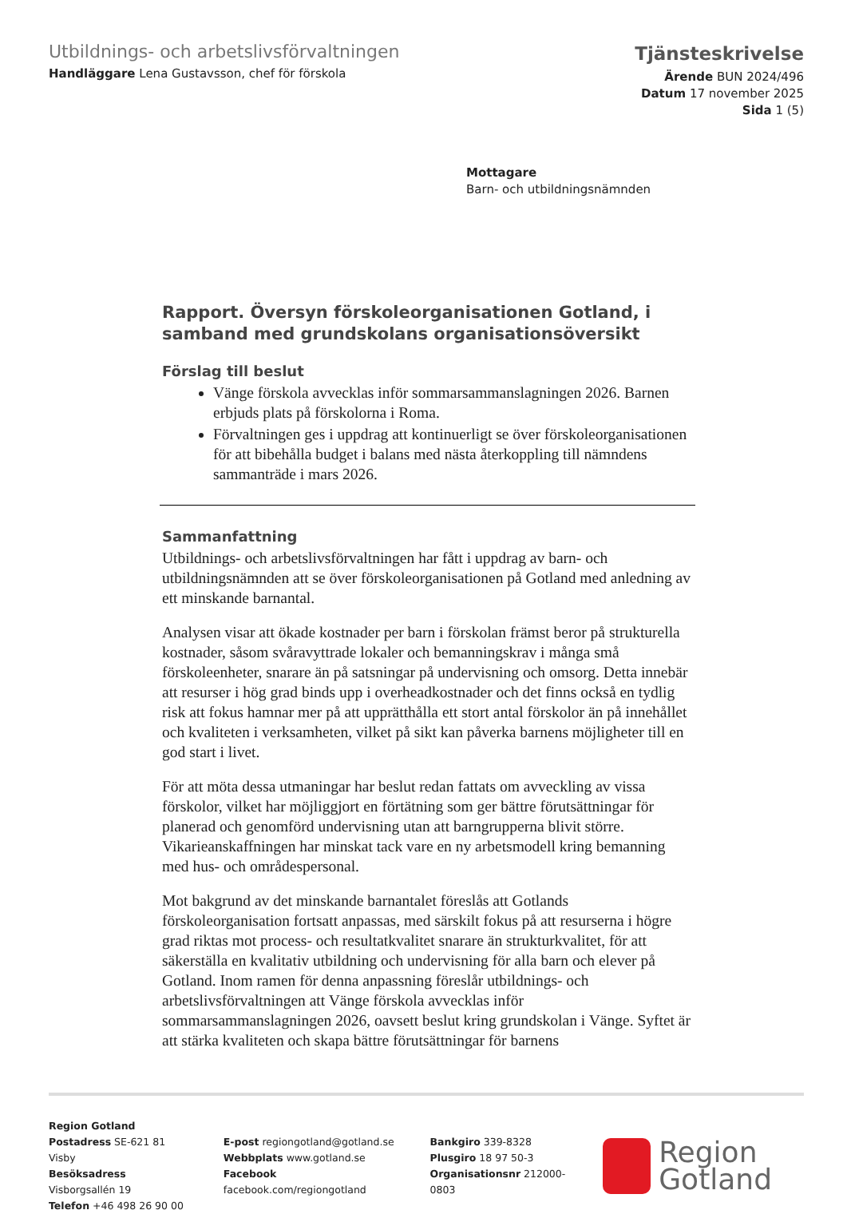Utbildnings- och arbetslivsförvaltningen
Handläggare Lena Gustavsson, chef för förskola
Tjänsteskrivelse
Ärende BUN 2024/496
Datum 17 november 2025
Sida 1 (5)
Mottagare
Barn- och utbildningsnämnden
Rapport. Översyn förskoleorganisationen Gotland, i samband med grundskolans organisationsöversikt
Förslag till beslut
Vänge förskola avvecklas inför sommarsammanslagningen 2026. Barnen erbjuds plats på förskolorna i Roma.
Förvaltningen ges i uppdrag att kontinuerligt se över förskoleorganisationen för att bibehålla budget i balans med nästa återkoppling till nämndens sammanträde i mars 2026.
Sammanfattning
Utbildnings- och arbetslivsförvaltningen har fått i uppdrag av barn- och utbildningsnämnden att se över förskoleorganisationen på Gotland med anledning av ett minskande barnantal.
Analysen visar att ökade kostnader per barn i förskolan främst beror på strukturella kostnader, såsom svåravyttrade lokaler och bemanningskrav i många små förskoleenheter, snarare än på satsningar på undervisning och omsorg. Detta innebär att resurser i hög grad binds upp i overheadkostnader och det finns också en tydlig risk att fokus hamnar mer på att upprätthålla ett stort antal förskolor än på innehållet och kvaliteten i verksamheten, vilket på sikt kan påverka barnens möjligheter till en god start i livet.
För att möta dessa utmaningar har beslut redan fattats om avveckling av vissa förskolor, vilket har möjliggjort en förtätning som ger bättre förutsättningar för planerad och genomförd undervisning utan att barngrupperna blivit större. Vikarieanskaffningen har minskat tack vare en ny arbetsmodell kring bemanning med hus- och områdespersonal.
Mot bakgrund av det minskande barnantalet föreslås att Gotlands förskoleorganisation fortsatt anpassas, med särskilt fokus på att resurserna i högre grad riktas mot process- och resultatkvalitet snarare än strukturkvalitet, för att säkerställa en kvalitativ utbildning och undervisning för alla barn och elever på Gotland. Inom ramen för denna anpassning föreslår utbildnings- och arbetslivsförvaltningen att Vänge förskola avvecklas inför sommarsammanslagningen 2026, oavsett beslut kring grundskolan i Vänge. Syftet är att stärka kvaliteten och skapa bättre förutsättningar för barnens
Region Gotland
Postadress SE-621 81 Visby
Besöksadress Visborgsallén 19
Telefon +46 498 26 90 00
E-post regiongotland@gotland.se
Webbplats www.gotland.se
Facebook facebook.com/regiongotland
Bankgiro 339-8328
Plusgiro 18 97 50-3
Organisationsnr 212000-0803
Region
Gotland